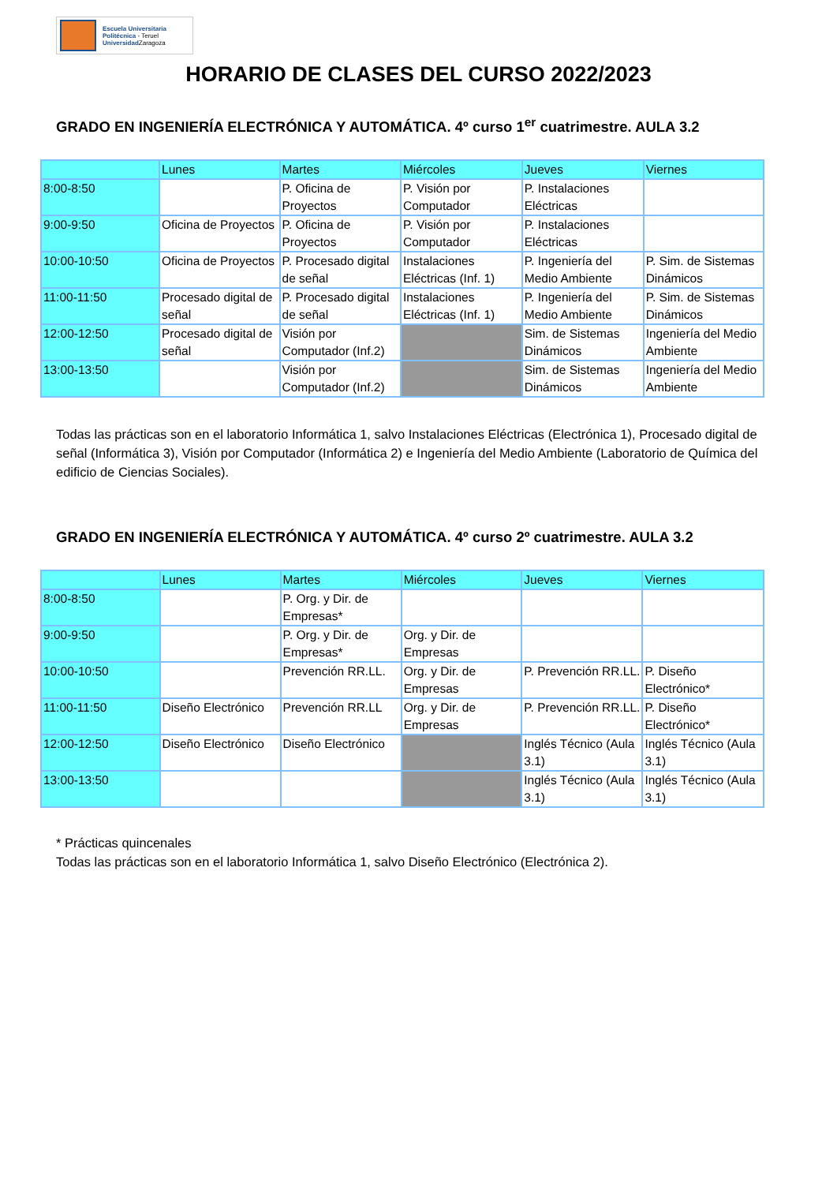Escuela Universitaria
Politécnica - Teruel
Universidad Zaragoza
HORARIO DE CLASES DEL CURSO 2022/2023
GRADO EN INGENIERÍA ELECTRÓNICA Y AUTOMÁTICA. 4º curso 1<sup>er</sup> cuatrimestre. AULA 3.2
| | Lunes | Martes | Miércoles | Jueves | Viernes |
| 8:00-8:50 | | P. Oficina de Proyectos | P. Visión por Computador | P. Instalaciones Eléctricas | |
| 9:00-9:50 | Oficina de Proyectos | P. Oficina de Proyectos | P. Visión por Computador | P. Instalaciones Eléctricas | |
| 10:00-10:50 | Oficina de Proyectos | P. Procesado digital de señal | Instalaciones Eléctricas (Inf. 1) | P. Ingeniería del Medio Ambiente | P. Sim. de Sistemas Dinámicos |
| 11:00-11:50 | Procesado digital de señal | P. Procesado digital de señal | Instalaciones Eléctricas (Inf. 1) | P. Ingeniería del Medio Ambiente | P. Sim. de Sistemas Dinámicos |
| 12:00-12:50 | Procesado digital de señal | Visión por Computador (Inf.2) | | Sim. de Sistemas Dinámicos | Ingeniería del Medio Ambiente |
| 13:00-13:50 | | Visión por Computador (Inf.2) | | Sim. de Sistemas Dinámicos | Ingeniería del Medio Ambiente |
Todas las prácticas son en el laboratorio Informática 1, salvo Instalaciones Eléctricas (Electrónica 1), Procesado digital de señal (Informática 3), Visión por Computador (Informática 2) e Ingeniería del Medio Ambiente (Laboratorio de Química del edificio de Ciencias Sociales).
GRADO EN INGENIERÍA ELECTRÓNICA Y AUTOMÁTICA. 4º curso 2º cuatrimestre. AULA 3.2
| | Lunes | Martes | Miércoles | Jueves | Viernes |
| 8:00-8:50 | | P. Org. y Dir. de Empresas* | | | |
| 9:00-9:50 | | P. Org. y Dir. de Empresas* | Org. y Dir. de Empresas | | |
| 10:00-10:50 | | Prevención RR.LL. | Org. y Dir. de Empresas | P. Prevención RR.LL. | P. Diseño Electrónico* |
| 11:00-11:50 | Diseño Electrónico | Prevención RR.LL | Org. y Dir. de Empresas | P. Prevención RR.LL. | P. Diseño Electrónico* |
| 12:00-12:50 | Diseño Electrónico | Diseño Electrónico | | Inglés Técnico (Aula 3.1) | Inglés Técnico (Aula 3.1) |
| 13:00-13:50 | | | | Inglés Técnico (Aula 3.1) | Inglés Técnico (Aula 3.1) |
* Prácticas quincenales
Todas las prácticas son en el laboratorio Informática 1, salvo Diseño Electrónico (Electrónica 2).